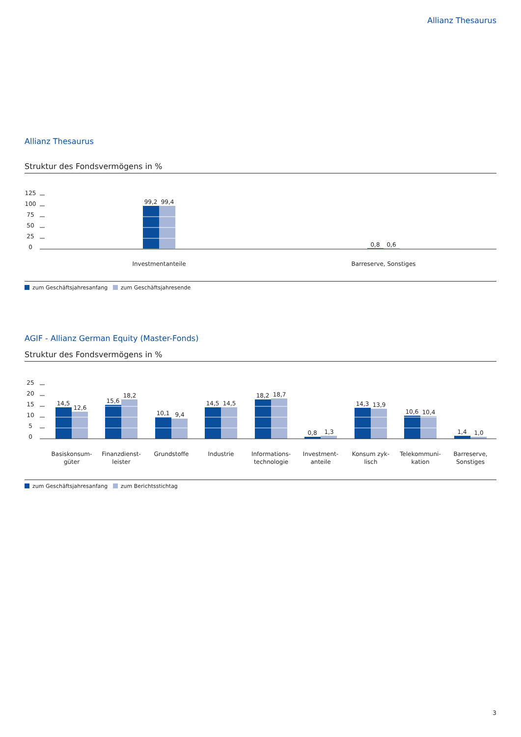Allianz Thesaurus
Allianz Thesaurus
Struktur des Fondsvermögens in %
125
100
75
50
25
0
99,2
99,4
0,8
0,6
Investmentanteile
Barreserve, Sonstiges
zum Geschäftsjahresanfang zum Geschäftsjahresende
AGIF - Allianz German Equity (Master-Fonds)
Struktur des Fondsvermögens in %
25
20
15
10
5
0
14,5
12,6
15,6
18,2
10,1
9,4
14,5
14,5
18,2
18,7
0,8
1,3
14,3
13,9
10,6
10,4
1,4
1,0
Basiskonsum-
güter
Finanzdienst-
leister
Grundstoffe
Industrie
Informations-
technologie
Investment-
anteile
Konsum zyk-
lisch
Telekommuni-
kation
Barreserve,
Sonstiges
zum Geschäftsjahresanfang zum Berichtsstichtag
3